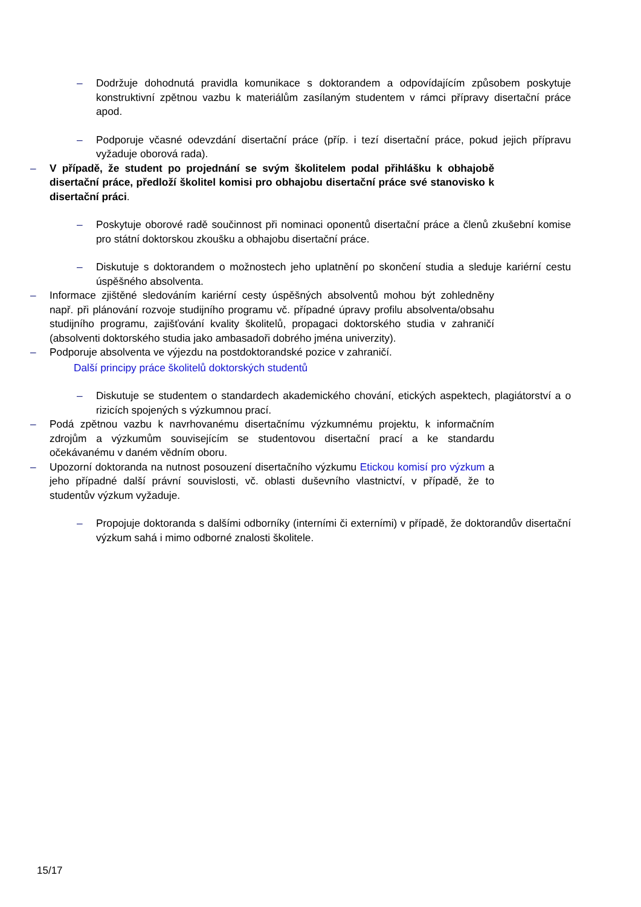– Dodržuje dohodnutá pravidla komunikace s doktorandem a odpovídajícím způsobem poskytuje konstruktivní zpětnou vazbu k materiálům zasílaným studentem v rámci přípravy disertační práce apod.
– Podporuje včasné odevzdání disertační práce (příp. i tezí disertační práce, pokud jejich přípravu vyžaduje oborová rada).
– V případě, že student po projednání se svým školitelem podal přihlášku k obhajobě disertační práce, předloží školitel komisi pro obhajobu disertační práce své stanovisko k disertační práci.
– Poskytuje oborové radě součinnost při nominaci oponentů disertační práce a členů zkušební komise pro státní doktorskou zkoušku a obhajobu disertační práce.
– Diskutuje s doktorandem o možnostech jeho uplatnění po skončení studia a sleduje kariérní cestu úspěšného absolventa.
– Informace zjištěné sledováním kariérní cesty úspěšných absolventů mohou být zohledněny např. při plánování rozvoje studijního programu vč. případné úpravy profilu absolventa/obsahu studijního programu, zajišťování kvality školitelů, propagaci doktorského studia v zahraničí (absolventi doktorského studia jako ambasadoři dobrého jména univerzity).
– Podporuje absolventa ve výjezdu na postdoktorandské pozice v zahraničí.
Další principy práce školitelů doktorských studentů
– Diskutuje se studentem o standardech akademického chování, etických aspektech, plagiátorství a o rizicích spojených s výzkumnou prací.
– Podá zpětnou vazbu k navrhovanému disertačnímu výzkumnému projektu, k informačním zdrojům a výzkumům souvisejícím se studentovou disertační prací a ke standardu očekávanému v daném vědním oboru.
– Upozorní doktoranda na nutnost posouzení disertačního výzkumu Etickou komisí pro výzkum a jeho případné další právní souvislosti, vč. oblasti duševního vlastnictví, v případě, že to studentův výzkum vyžaduje.
– Propojuje doktoranda s dalšími odborníky (interními či externími) v případě, že doktorandův disertační výzkum sahá i mimo odborné znalosti školitele.
15/17